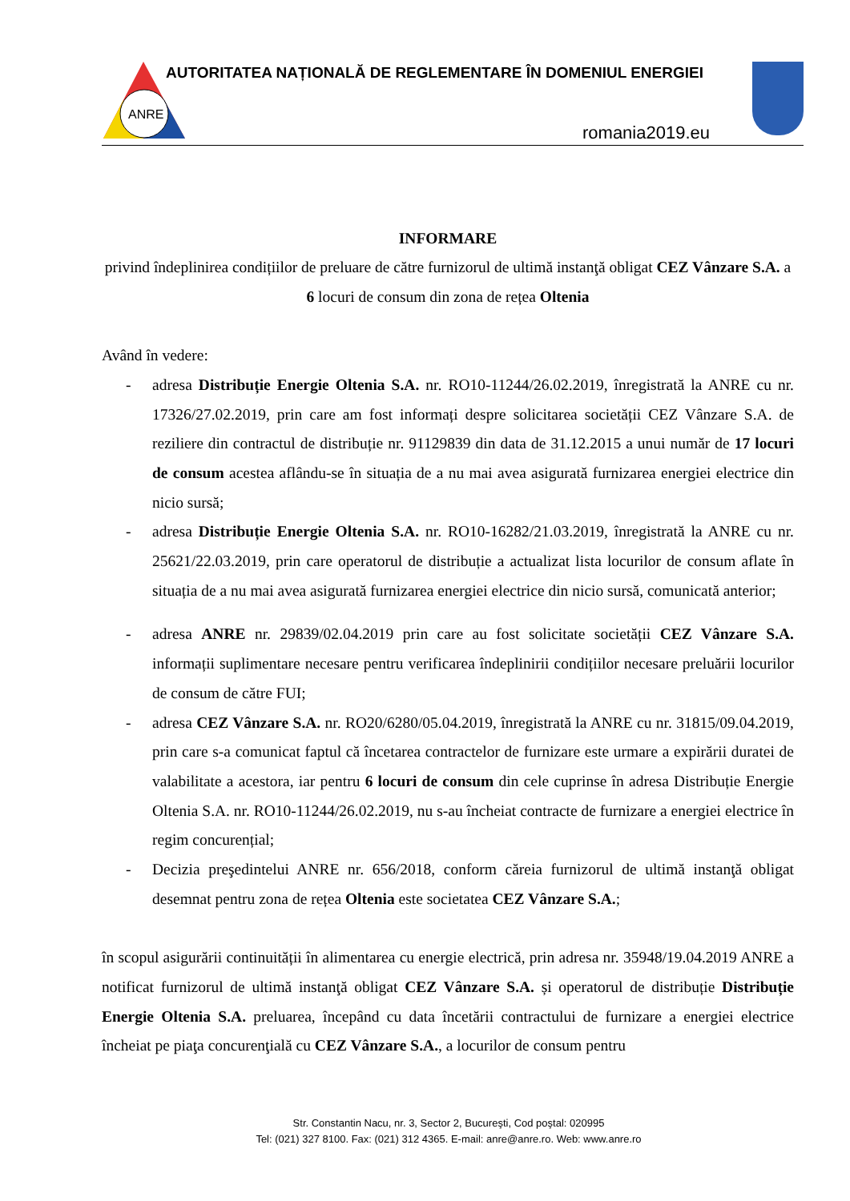ANRE
AUTORITATEA NAȚIONALĂ DE REGLEMENTARE ÎN DOMENIUL ENERGIEI
romania2019.eu
INFORMARE
privind îndeplinirea condițiilor de preluare de către furnizorul de ultimă instanţă obligat CEZ Vânzare S.A. a 6 locuri de consum din zona de rețea Oltenia
Având în vedere:
- adresa Distribuție Energie Oltenia S.A. nr. RO10-11244/26.02.2019, înregistrată la ANRE cu nr. 17326/27.02.2019, prin care am fost informați despre solicitarea societății CEZ Vânzare S.A. de reziliere din contractul de distribuție nr. 91129839 din data de 31.12.2015 a unui număr de 17 locuri de consum acestea aflându-se în situația de a nu mai avea asigurată furnizarea energiei electrice din nicio sursă;
- adresa Distribuție Energie Oltenia S.A. nr. RO10-16282/21.03.2019, înregistrată la ANRE cu nr. 25621/22.03.2019, prin care operatorul de distribuție a actualizat lista locurilor de consum aflate în situația de a nu mai avea asigurată furnizarea energiei electrice din nicio sursă, comunicată anterior;
- adresa ANRE nr. 29839/02.04.2019 prin care au fost solicitate societății CEZ Vânzare S.A. informații suplimentare necesare pentru verificarea îndeplinirii condițiilor necesare preluării locurilor de consum de către FUI;
- adresa CEZ Vânzare S.A. nr. RO20/6280/05.04.2019, înregistrată la ANRE cu nr. 31815/09.04.2019, prin care s-a comunicat faptul că încetarea contractelor de furnizare este urmare a expirării duratei de valabilitate a acestora, iar pentru 6 locuri de consum din cele cuprinse în adresa Distribuție Energie Oltenia S.A. nr. RO10-11244/26.02.2019, nu s-au încheiat contracte de furnizare a energiei electrice în regim concurențial;
- Decizia preşedintelui ANRE nr. 656/2018, conform căreia furnizorul de ultimă instanţă obligat desemnat pentru zona de rețea Oltenia este societatea CEZ Vânzare S.A.;
în scopul asigurării continuității în alimentarea cu energie electrică, prin adresa nr. 35948/19.04.2019 ANRE a notificat furnizorul de ultimă instanţă obligat CEZ Vânzare S.A. și operatorul de distribuție Distribuție Energie Oltenia S.A. preluarea, începând cu data încetării contractului de furnizare a energiei electrice încheiat pe piaţa concurenţială cu CEZ Vânzare S.A., a locurilor de consum pentru
Str. Constantin Nacu, nr. 3, Sector 2, Bucureşti, Cod poştal: 020995
Tel: (021) 327 8100. Fax: (021) 312 4365. E-mail: anre@anre.ro. Web: www.anre.ro